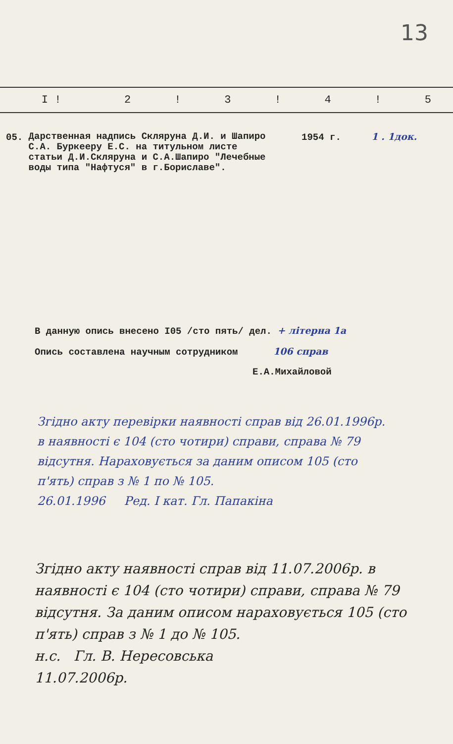13
| I ! | 2 | ! | 3 | ! | 4 | ! | 5 |
05. Дарственная надпись Скляруна Д.И. и Шапиро С.А. Буркееру Е.С. на титульном листе статьи Д.И.Скляруна и С.А.Шапиро "Лечебные воды типа "Нафтуся" в г.Бориславе". 1954 г. 1 . 1док.
В данную опись внесено I05 /сто пять/ дел. + літерна 1а
Опись составлена научным сотрудником 106 справ
Е.А.Михайловой
Згідно акту перевірки наявності справ від 26.01.1996р. в наявності є 104 (сто чотири) справи, справа № 79 відсутня. Нараховується за даним описом 105 (сто п'ять) справ з № 1 по № 105.
26.01.1996 Ред. I кат. Гл. Папакіна
Згідно акту наявності справ від 11.07.2006р. в наявності є 104 (сто чотири) справи, справа № 79 відсутня. За даним описом нараховується 105 (сто п'ять) справ з № 1 до № 105.
н.с. Гл. В. Нересовська
11.07.2006р.